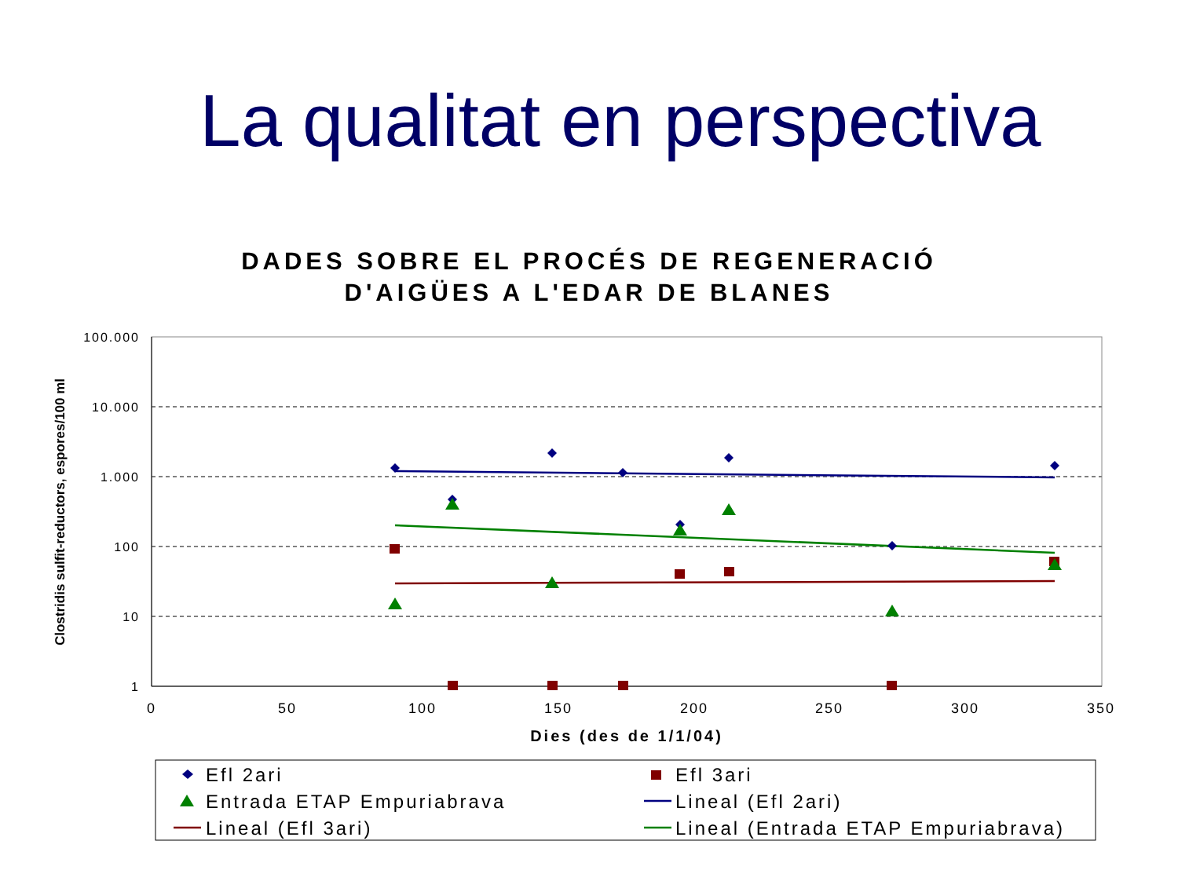La qualitat en perspectiva
DADES SOBRE EL PROCÉS DE REGENERACIÓ
D'AIGÜES A L'EDAR DE BLANES
100.000
10.000
1.000
100
10
1
0
50
100
150
200
250
300
350
Dies (des de 1/1/04)
Clostridis sulfit-reductors, espores/100 ml
Efl 2ari
Efl 3ari
Entrada ETAP Empuriabrava
Lineal (Efl 2ari)
Lineal (Efl 3ari)
Lineal (Entrada ETAP Empuriabrava)